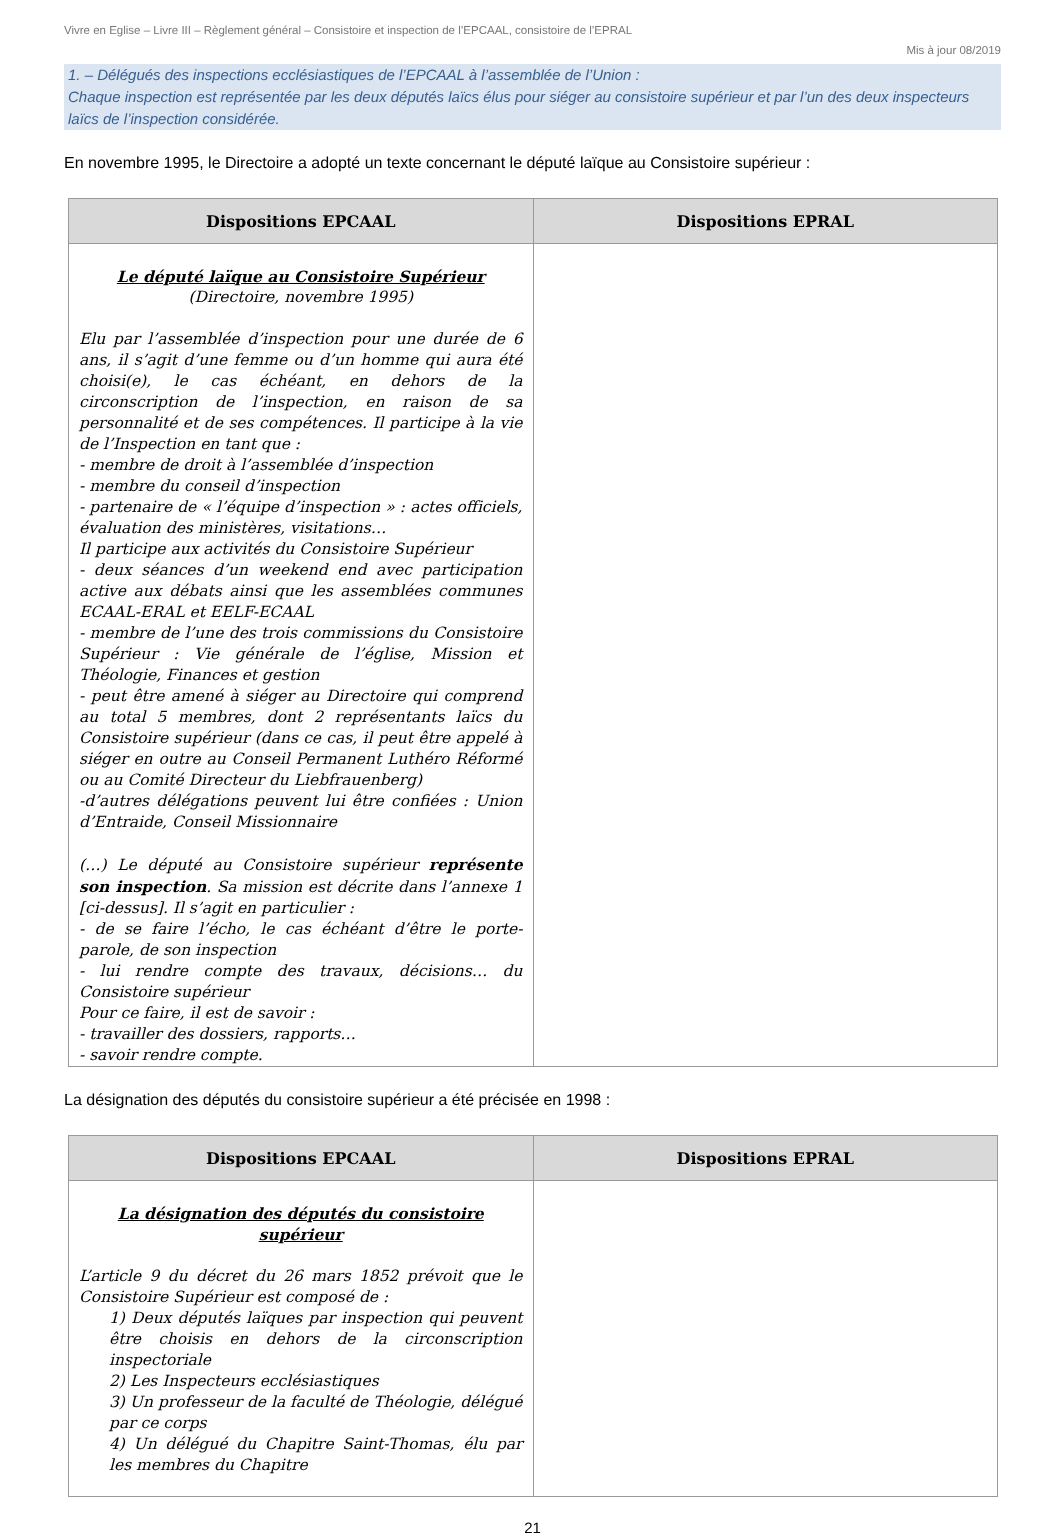Vivre en Eglise – Livre III – Règlement général – Consistoire et inspection de l’EPCAAL, consistoire de l’EPRAL
Mis à jour 08/2019
1. – Délégués des inspections ecclésiastiques de l’EPCAAL à l’assemblée de l’Union :
Chaque inspection est représentée par les deux députés laïcs élus pour siéger au consistoire supérieur et par l’un des deux inspecteurs laïcs de l’inspection considérée.
En novembre 1995, le Directoire a adopté un texte concernant le député laïque au Consistoire supérieur :
| Dispositions EPCAAL | Dispositions EPRAL |
| --- | --- |
| Le député laïque au Consistoire Supérieur (Directoire, novembre 1995) Elu par l’assemblée d’inspection pour une durée de 6 ans, il s’agit d’une femme ou d’un homme qui aura été choisi(e), le cas échéant, en dehors de la circonscription de l’inspection, en raison de sa personnalité et de ses compétences. Il participe à la vie de l’Inspection en tant que : - membre de droit à l’assemblée d’inspection - membre du conseil d’inspection - partenaire de « l’équipe d’inspection » : actes officiels, évaluation des ministères, visitations… Il participe aux activités du Consistoire Supérieur - deux séances d’un weekend end avec participation active aux débats ainsi que les assemblées communes ECAAL-ERAL et EELF-ECAAL - membre de l’une des trois commissions du Consistoire Supérieur : Vie générale de l’église, Mission et Théologie, Finances et gestion - peut être amené à siéger au Directoire qui comprend au total 5 membres, dont 2 représentants laïcs du Consistoire supérieur (dans ce cas, il peut être appelé à siéger en outre au Conseil Permanent Luthéro Réformé ou au Comité Directeur du Liebfrauenberg) -d’autres délégations peuvent lui être confiées : Union d’Entraide, Conseil Missionnaire (…) Le député au Consistoire supérieur représente son inspection . Sa mission est décrite dans l’annexe 1 [ci-dessus]. Il s’agit en particulier : - de se faire l’écho, le cas échéant d’être le porte-parole, de son inspection - lui rendre compte des travaux, décisions… du Consistoire supérieur Pour ce faire, il est de savoir : - travailler des dossiers, rapports… - savoir rendre compte. | |
La désignation des députés du consistoire supérieur a été précisée en 1998 :
| Dispositions EPCAAL | Dispositions EPRAL |
| --- | --- |
| La désignation des députés du consistoire supérieur L’article 9 du décret du 26 mars 1852 prévoit que le Consistoire Supérieur est composé de : 1) Deux députés laïques par inspection qui peuvent être choisis en dehors de la circonscription inspectoriale 2) Les Inspecteurs ecclésiastiques 3) Un professeur de la faculté de Théologie, délégué par ce corps 4) Un délégué du Chapitre Saint-Thomas, élu par les membres du Chapitre | |
21